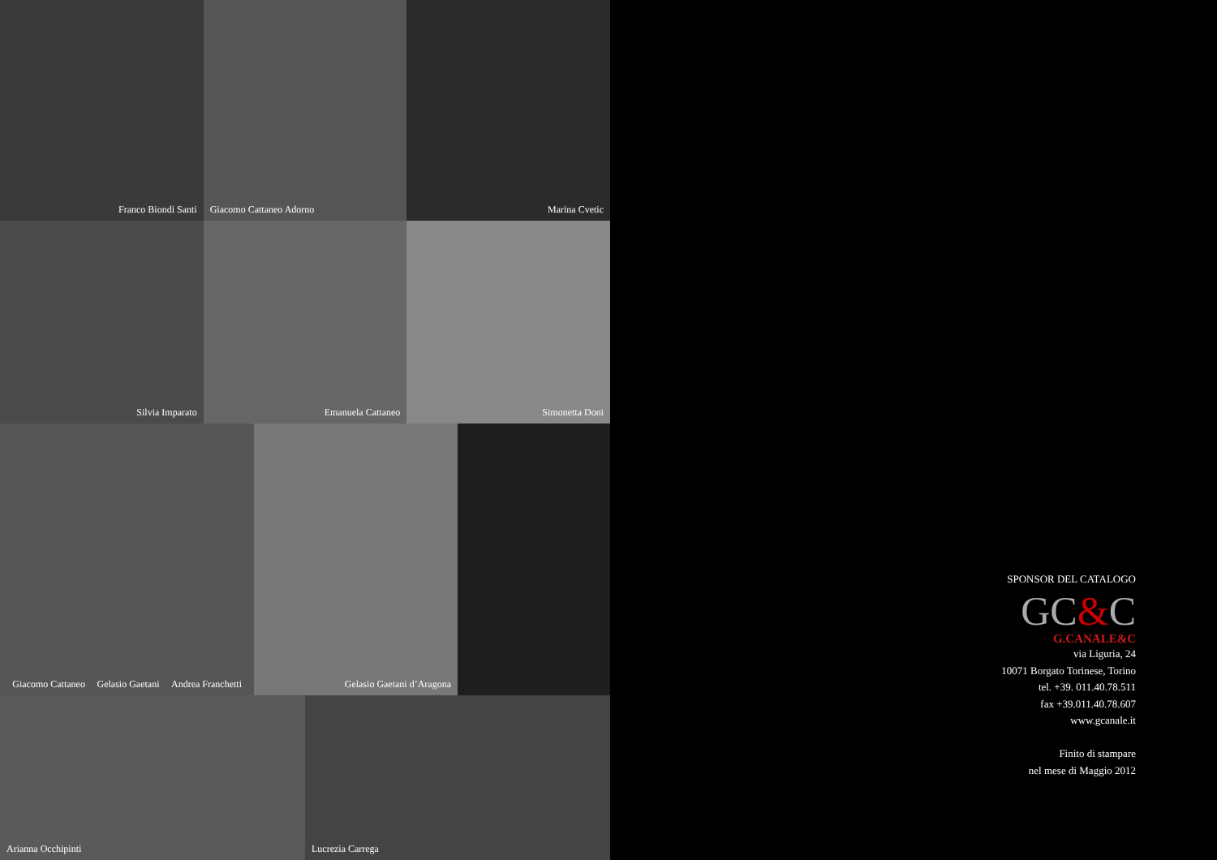Franco Biondi Santi
Giacomo Cattaneo Adorno
Marina Cvetic
Silvia Imparato
Emanuela Cattaneo
Simonetta Doni
Giacomo Cattaneo Gelasio Gaetani Andrea Franchetti
Gelasio Gaetani d’Aragona
Arianna Occhipinti
Lucrezia Carrega
SPONSOR DEL CATALOGO
GC&C
G.CANALE&C
via Liguria, 24
10071 Borgato Torinese, Torino
tel. +39. 011.40.78.511
fax +39.011.40.78.607
www.gcanale.it
Finito di stampare
nel mese di Maggio 2012